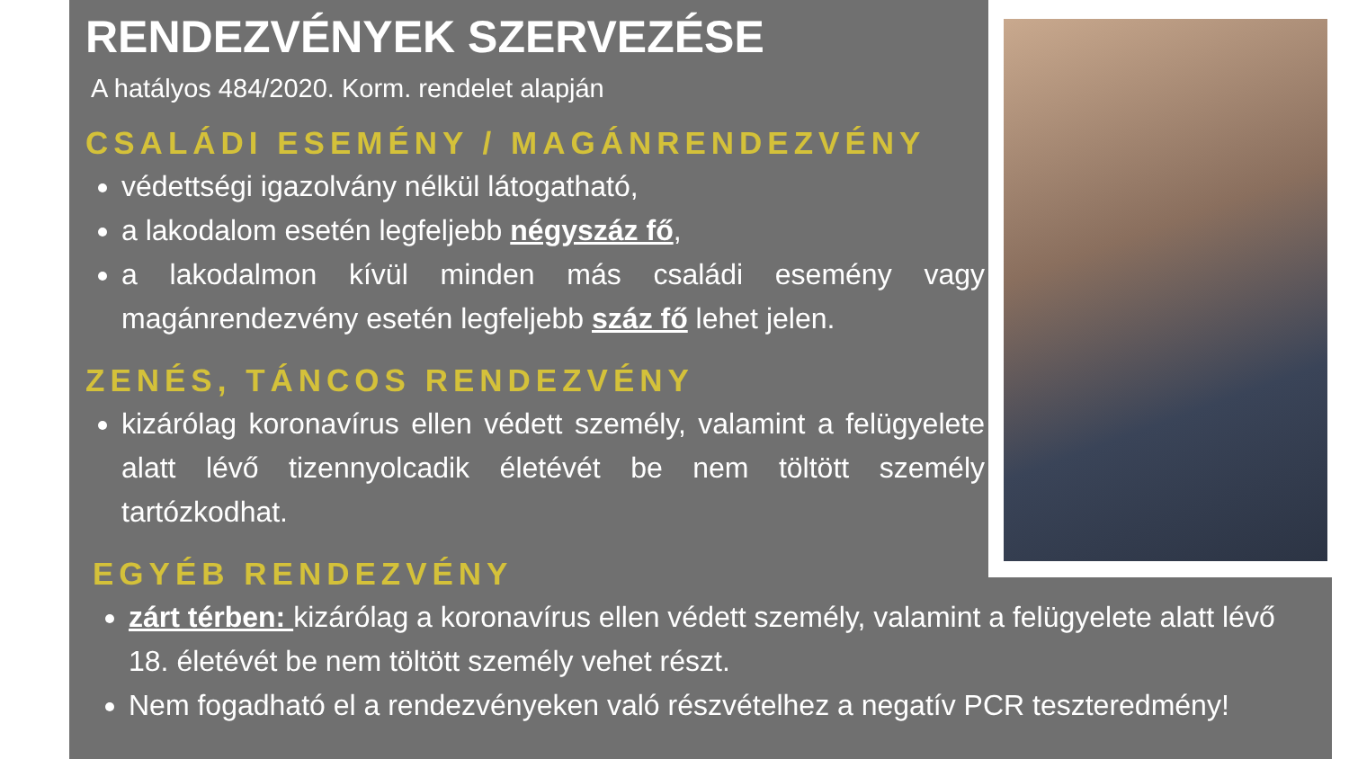RENDEZVÉNYEK SZERVEZÉSE
A hatályos 484/2020. Korm. rendelet alapján
CSALÁDI ESEMÉNY / MAGÁNRENDEZVÉNY
védettségi igazolvány nélkül látogatható,
a lakodalom esetén legfeljebb négyszáz fő,
a lakodalmon kívül minden más családi esemény vagy magánrendezvény esetén legfeljebb száz fő lehet jelen.
ZENÉS, TÁNCOS RENDEZVÉNY
kizárólag koronavírus ellen védett személy, valamint a felügyelete alatt lévő tizennyolcadik életévét be nem töltött személy tartózkodhat.
EGYÉB RENDEZVÉNY
zárt térben: kizárólag a koronavírus ellen védett személy, valamint a felügyelete alatt lévő 18. életévét be nem töltött személy vehet részt.
Nem fogadható el a rendezvényeken való részvételhez a negatív PCR teszteredmény!